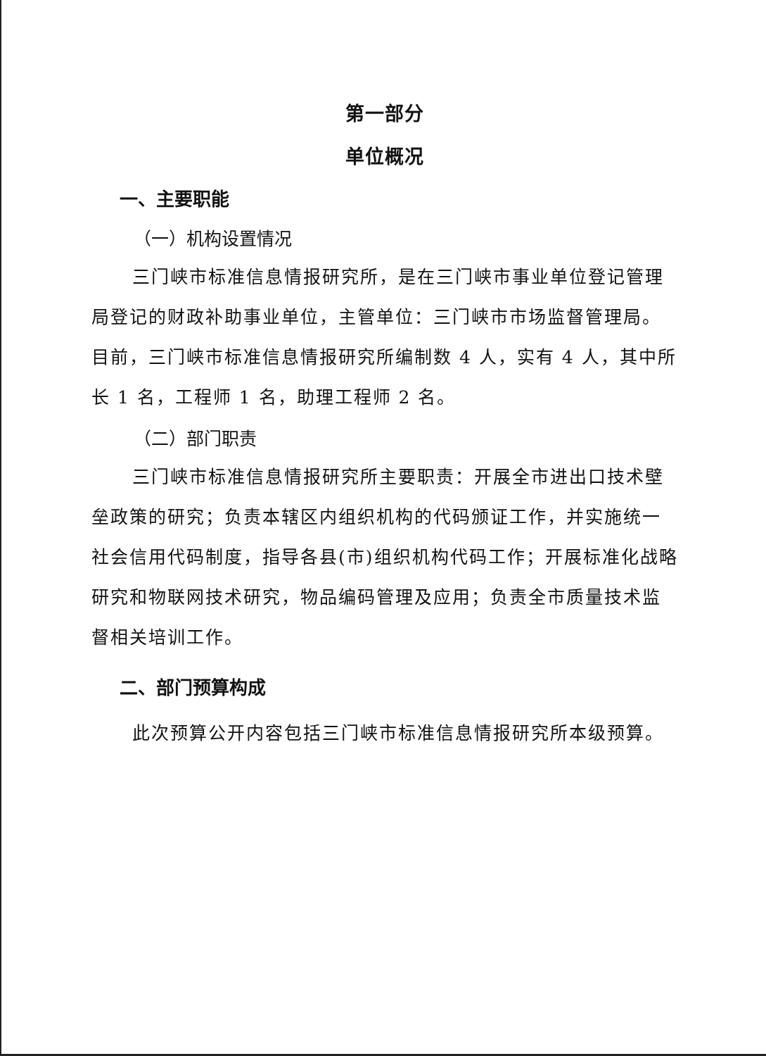第一部分
单位概况
一、主要职能
（一）机构设置情况
三门峡市标准信息情报研究所，是在三门峡市事业单位登记管理局登记的财政补助事业单位，主管单位：三门峡市市场监督管理局。目前，三门峡市标准信息情报研究所编制数 4 人，实有 4 人，其中所长 1 名，工程师 1 名，助理工程师 2 名。
（二）部门职责
三门峡市标准信息情报研究所主要职责：开展全市进出口技术壁垒政策的研究；负责本辖区内组织机构的代码颁证工作，并实施统一社会信用代码制度，指导各县(市)组织机构代码工作；开展标准化战略研究和物联网技术研究，物品编码管理及应用；负责全市质量技术监督相关培训工作。
二、部门预算构成
此次预算公开内容包括三门峡市标准信息情报研究所本级预算。